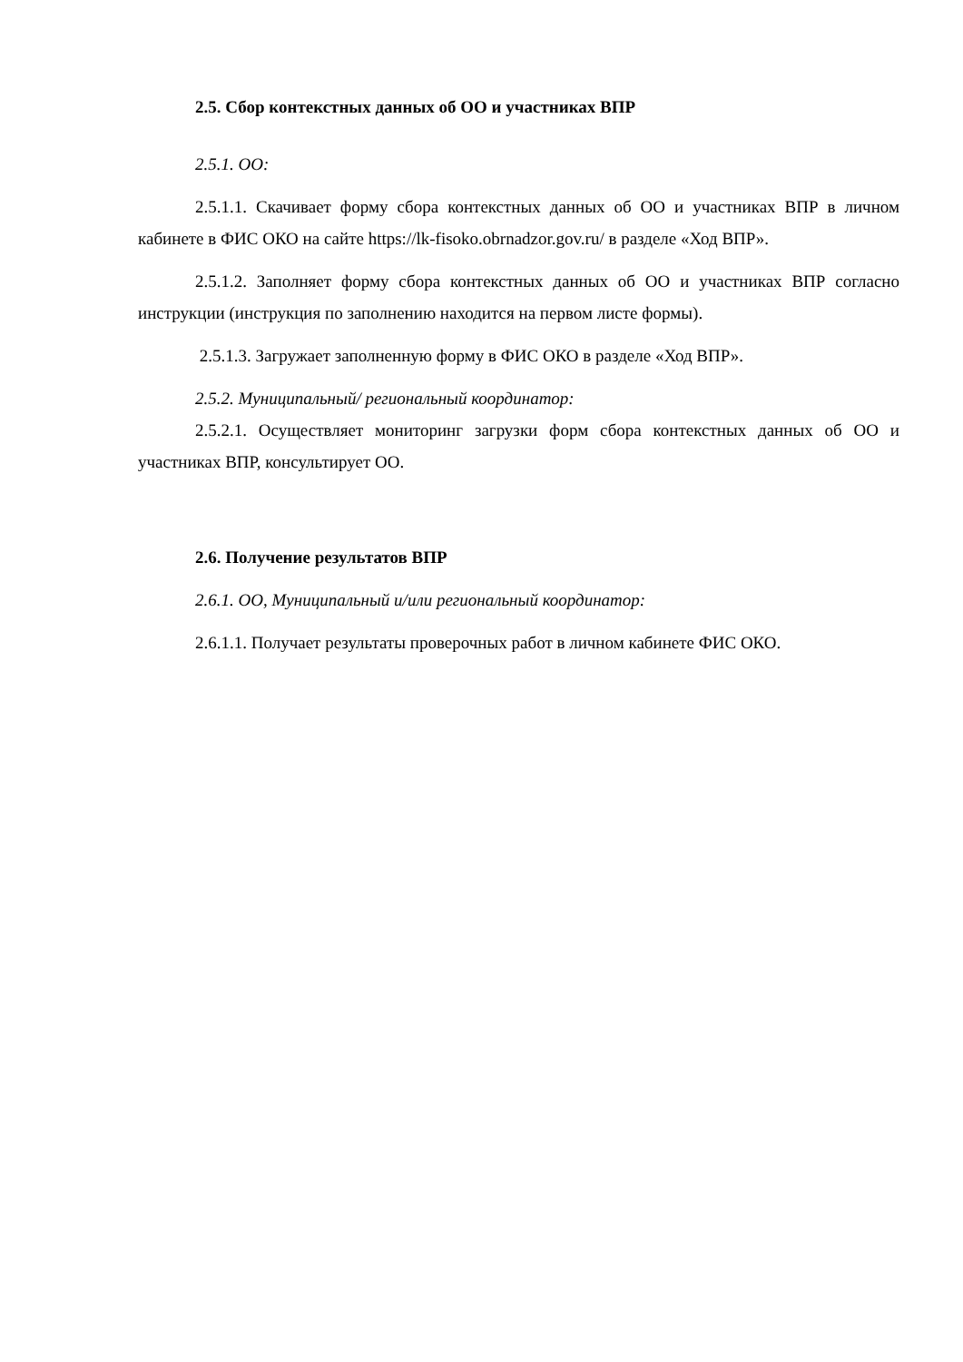2.5. Сбор контекстных данных об ОО и участниках ВПР
2.5.1. ОО:
2.5.1.1. Скачивает форму сбора контекстных данных об ОО и участниках ВПР в личном кабинете в ФИС ОКО на сайте https://lk-fisoko.obrnadzor.gov.ru/ в разделе «Ход ВПР».
2.5.1.2. Заполняет форму сбора контекстных данных об ОО и участниках ВПР согласно инструкции (инструкция по заполнению находится на первом листе формы).
2.5.1.3. Загружает заполненную форму в ФИС ОКО в разделе «Ход ВПР».
2.5.2. Муниципальный/ региональный координатор:
2.5.2.1. Осуществляет мониторинг загрузки форм сбора контекстных данных об ОО и участниках ВПР, консультирует ОО.
2.6. Получение результатов ВПР
2.6.1. ОО, Муниципальный и/или региональный координатор:
2.6.1.1. Получает результаты проверочных работ в личном кабинете ФИС ОКО.